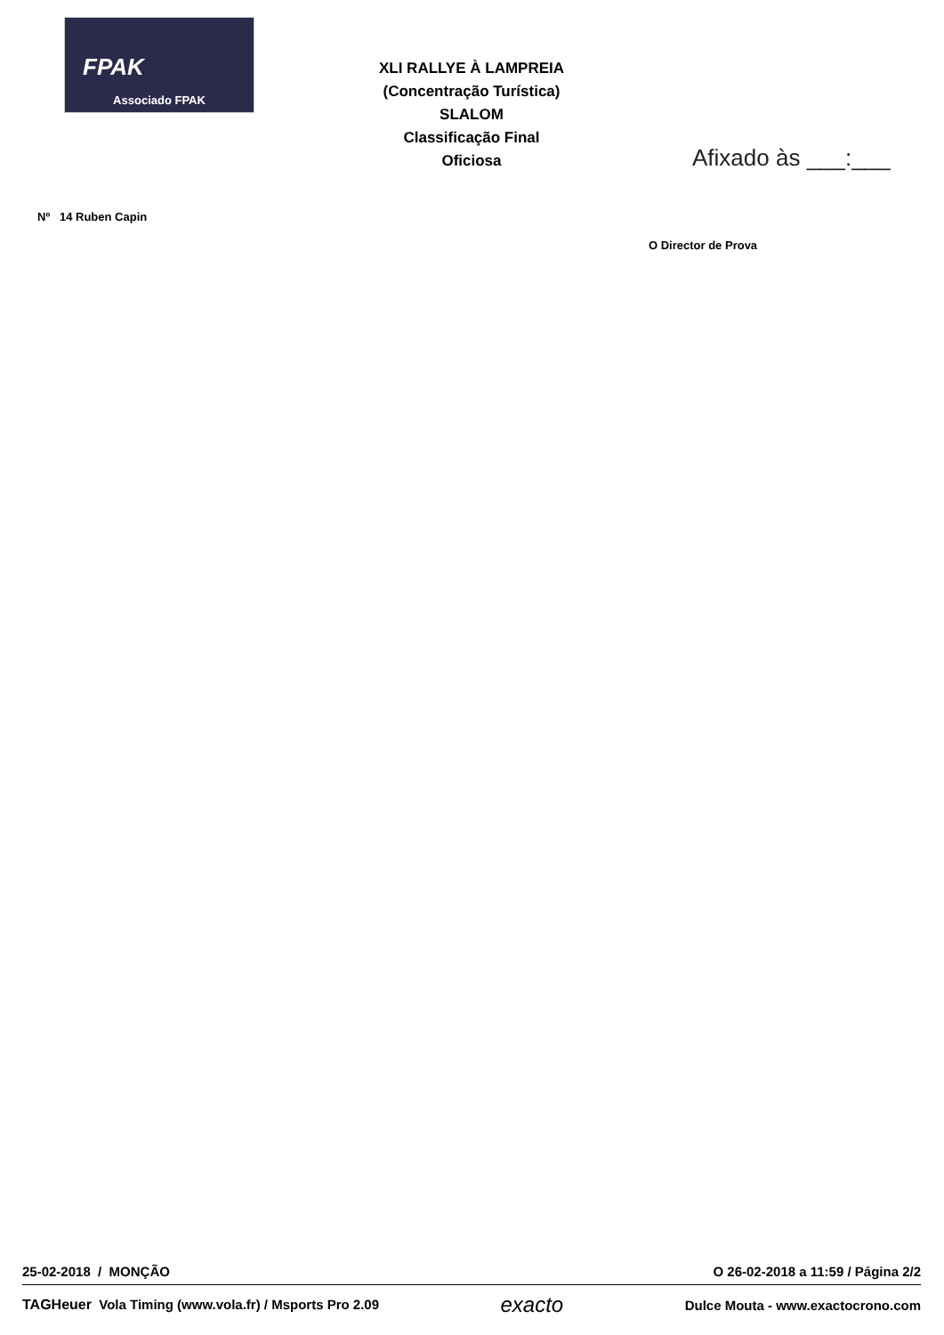FPAK
Associado FPAK
XLI RALLYE À LAMPREIA
(Concentração Turística)
SLALOM
Classificação Final
Oficiosa
Afixado às ___:___
Nº 14 Ruben Capin
O Director de Prova
25-02-2018 / MONÇÃO O 26-02-2018 a 11:59 / Página 2/2
TAGHeuer Vola Timing (www.vola.fr) / Msports Pro 2.09 exacto Dulce Mouta - www.exactocrono.com